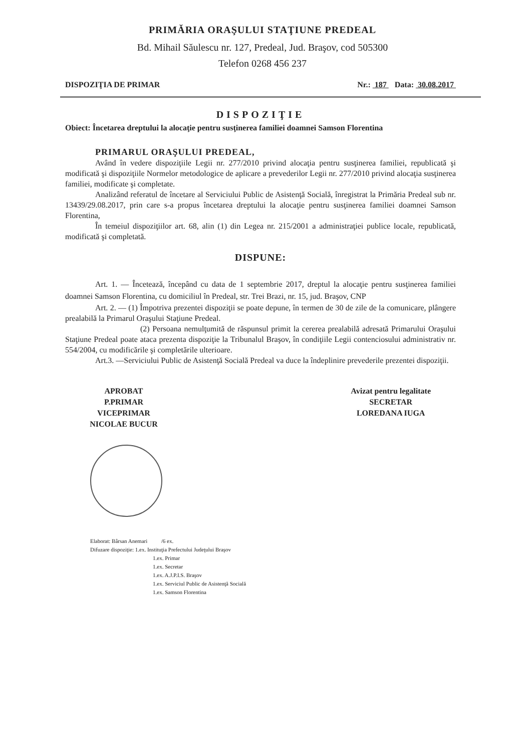PRIMĂRIA ORAŞULUI STAŢIUNE PREDEAL
Bd. Mihail Săulescu nr. 127, Predeal, Jud. Braşov, cod 505300
Telefon 0268 456 237
DISPOZIŢIA DE PRIMAR Nr.: 187 Data: 30.08.2017
DISPOZIŢIE
Obiect: Încetarea dreptului la alocaţie pentru susţinerea familiei doamnei Samson Florentina
PRIMARUL ORAŞULUI PREDEAL,
Având în vedere dispoziţiile Legii nr. 277/2010 privind alocaţia pentru susţinerea familiei, republicată şi modificată şi dispoziţiile Normelor metodologice de aplicare a prevederilor Legii nr. 277/2010 privind alocaţia susţinerea familiei, modificate şi completate.
Analizând referatul de încetare al Serviciului Public de Asistenţă Socială, înregistrat la Primăria Predeal sub nr. 13439/29.08.2017, prin care s-a propus încetarea dreptului la alocaţie pentru susţinerea familiei doamnei Samson Florentina,
În temeiul dispoziţiilor art. 68, alin (1) din Legea nr. 215/2001 a administraţiei publice locale, republicată, modificată şi completată.
DISPUNE:
Art. 1. — Încetează, începând cu data de 1 septembrie 2017, dreptul la alocaţie pentru susţinerea familiei doamnei Samson Florentina, cu domiciliul în Predeal, str. Trei Brazi, nr. 15, jud. Braşov, CNP
Art. 2. — (1) Împotriva prezentei dispoziţii se poate depune, în termen de 30 de zile de la comunicare, plângere prealabilă la Primarul Oraşului Staţiune Predeal.
(2) Persoana nemulţumită de răspunsul primit la cererea prealabilă adresată Primarului Oraşului Staţiune Predeal poate ataca prezenta dispoziţie la Tribunalul Braşov, în condiţiile Legii contenciosului administrativ nr. 554/2004, cu modificările şi completările ulterioare.
Art.3. —Serviciului Public de Asistenţă Socială Predeal va duce la îndeplinire prevederile prezentei dispoziţii.
APROBAT
P.PRIMAR
VICEPRIMAR
NICOLAE BUCUR
Avizat pentru legalitate
SECRETAR
LOREDANA IUGA
Elaborat: Bârsan Anemari /6 ex.
Difuzare dispoziţie: 1.ex. Instituţia Prefectului Judeţului Braşov
1.ex. Primar
1.ex. Secretar
1.ex. A.J.P.I.S. Braşov
1.ex. Serviciul Public de Asistenţă Socială
1.ex. Samson Florentina